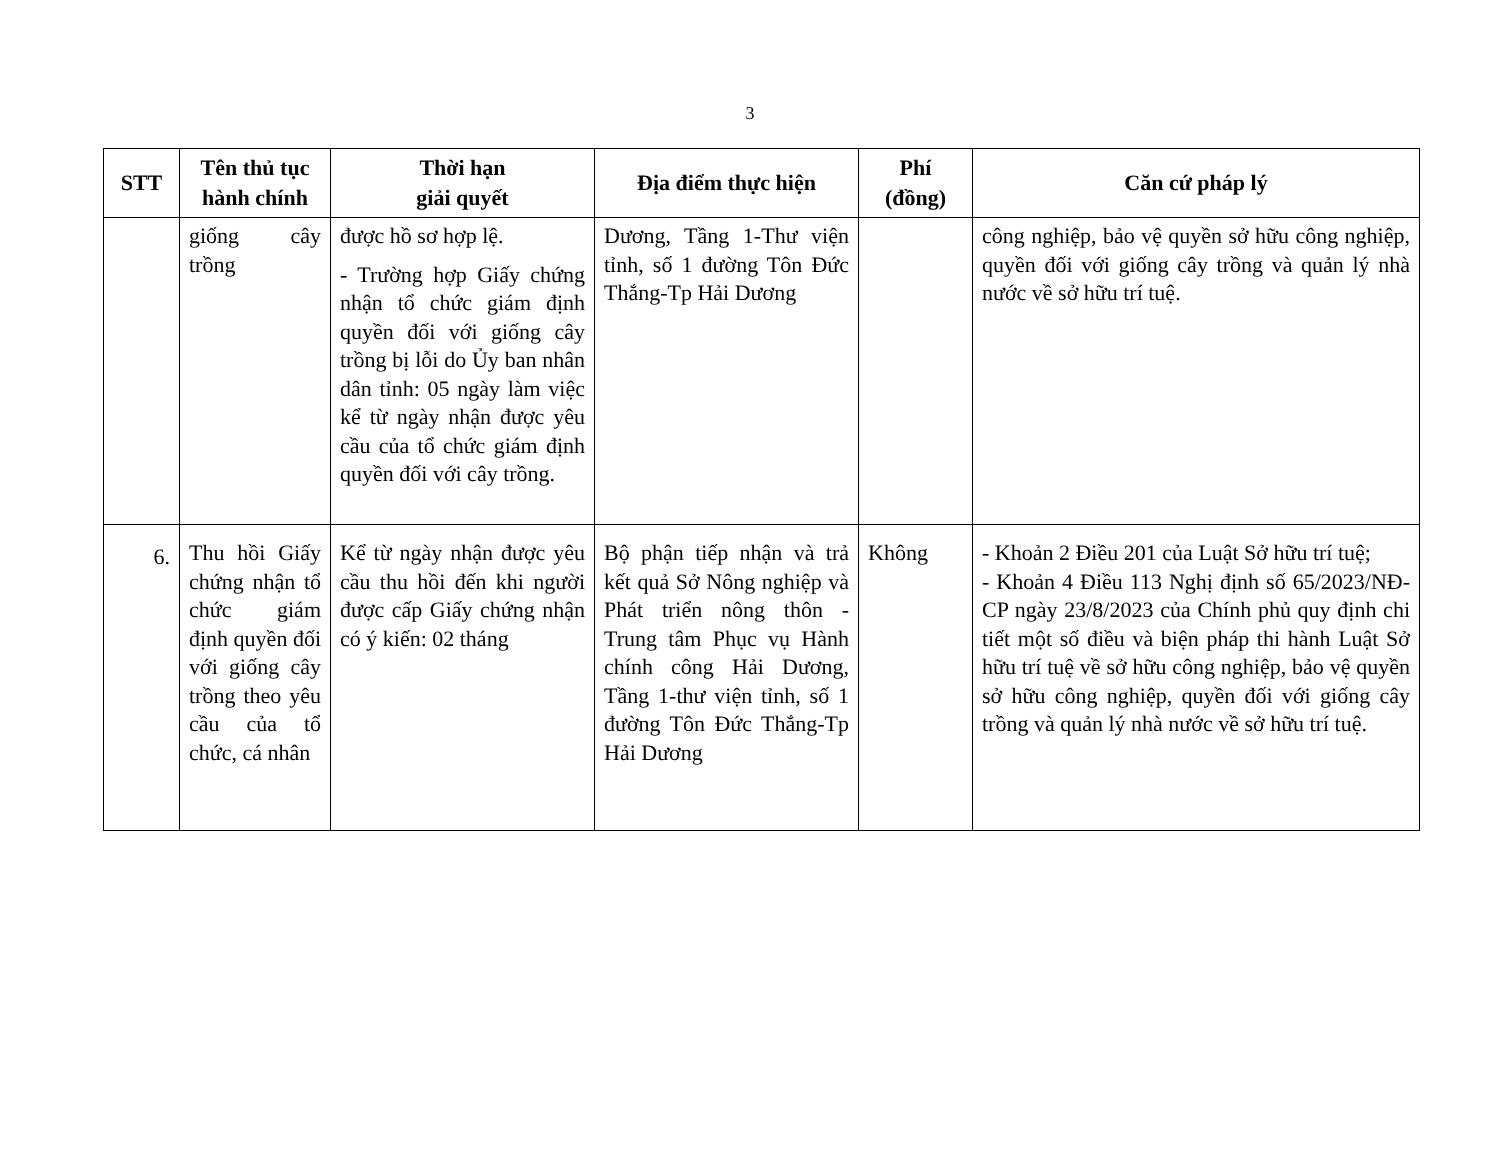3
| STT | Tên thủ tục hành chính | Thời hạn giải quyết | Địa điểm thực hiện | Phí (đồng) | Căn cứ pháp lý |
| --- | --- | --- | --- | --- | --- |
| | giống cây trồng | được hồ sơ hợp lệ. - Trường hợp Giấy chứng nhận tổ chức giám định quyền đối với giống cây trồng bị lỗi do Ủy ban nhân dân tỉnh: 05 ngày làm việc kể từ ngày nhận được yêu cầu của tổ chức giám định quyền đối với cây trồng. | Dương, Tầng 1-Thư viện tỉnh, số 1 đường Tôn Đức Thắng-Tp Hải Dương | | công nghiệp, bảo vệ quyền sở hữu công nghiệp, quyền đối với giống cây trồng và quản lý nhà nước về sở hữu trí tuệ. |
| 6. | Thu hồi Giấy chứng nhận tổ chức giám định quyền đối với giống cây trồng theo yêu cầu của tổ chức, cá nhân | Kể từ ngày nhận được yêu cầu thu hồi đến khi người được cấp Giấy chứng nhận có ý kiến: 02 tháng | Bộ phận tiếp nhận và trả kết quả Sở Nông nghiệp và Phát triển nông thôn - Trung tâm Phục vụ Hành chính công Hải Dương, Tầng 1-thư viện tỉnh, số 1 đường Tôn Đức Thắng-Tp Hải Dương | Không | - Khoản 2 Điều 201 của Luật Sở hữu trí tuệ; - Khoản 4 Điều 113 Nghị định số 65/2023/NĐ-CP ngày 23/8/2023 của Chính phủ quy định chi tiết một số điều và biện pháp thi hành Luật Sở hữu trí tuệ về sở hữu công nghiệp, bảo vệ quyền sở hữu công nghiệp, quyền đối với giống cây trồng và quản lý nhà nước về sở hữu trí tuệ. |